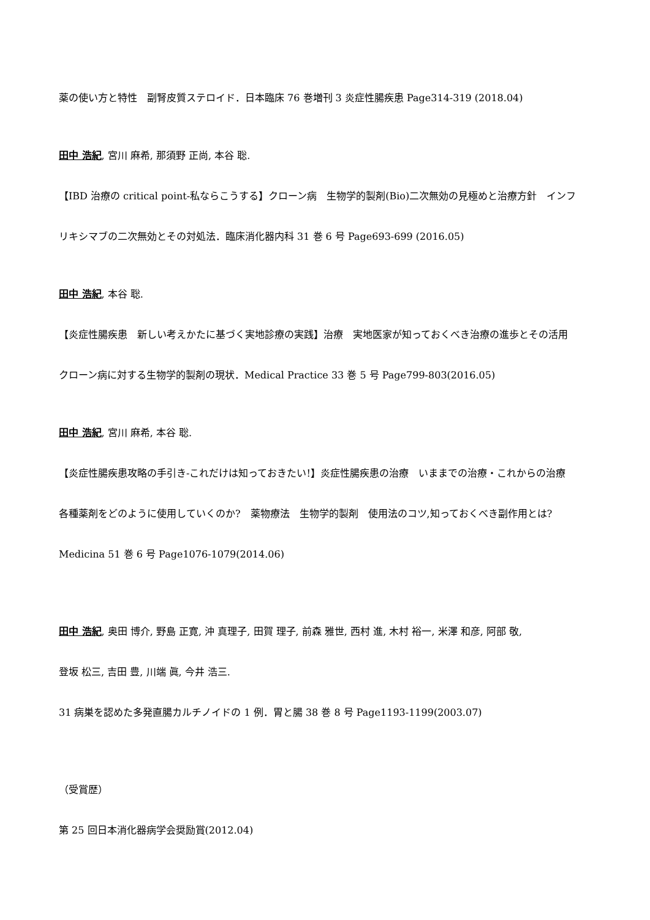薬の使い方と特性　副腎皮質ステロイド．日本臨床 76 巻増刊 3 炎症性腸疾患 Page314-319 (2018.04)
田中 浩紀, 宮川 麻希, 那須野 正尚, 本谷 聡.
【IBD 治療の critical point-私ならこうする】クローン病　生物学的製剤(Bio)二次無効の見極めと治療方針　インフ
リキシマブの二次無効とその対処法．臨床消化器内科 31 巻 6 号 Page693-699 (2016.05)
田中 浩紀, 本谷 聡.
【炎症性腸疾患　新しい考えかたに基づく実地診療の実践】治療　実地医家が知っておくべき治療の進歩とその活用
クローン病に対する生物学的製剤の現状．Medical Practice 33 巻 5 号 Page799-803(2016.05)
田中 浩紀, 宮川 麻希, 本谷 聡.
【炎症性腸疾患攻略の手引き-これだけは知っておきたい!】炎症性腸疾患の治療　いままでの治療・これからの治療
各種薬剤をどのように使用していくのか?　薬物療法　生物学的製剤　使用法のコツ,知っておくべき副作用とは?
Medicina 51 巻 6 号 Page1076-1079(2014.06)
田中 浩紀, 奥田 博介, 野島 正寛, 沖 真理子, 田賀 理子, 前森 雅世, 西村 進, 木村 裕一, 米澤 和彦, 阿部 敬,
登坂 松三, 吉田 豊, 川端 眞, 今井 浩三.
31 病巣を認めた多発直腸カルチノイドの 1 例．胃と腸 38 巻 8 号 Page1193-1199(2003.07)
（受賞歴）
第 25 回日本消化器病学会奨励賞(2012.04)